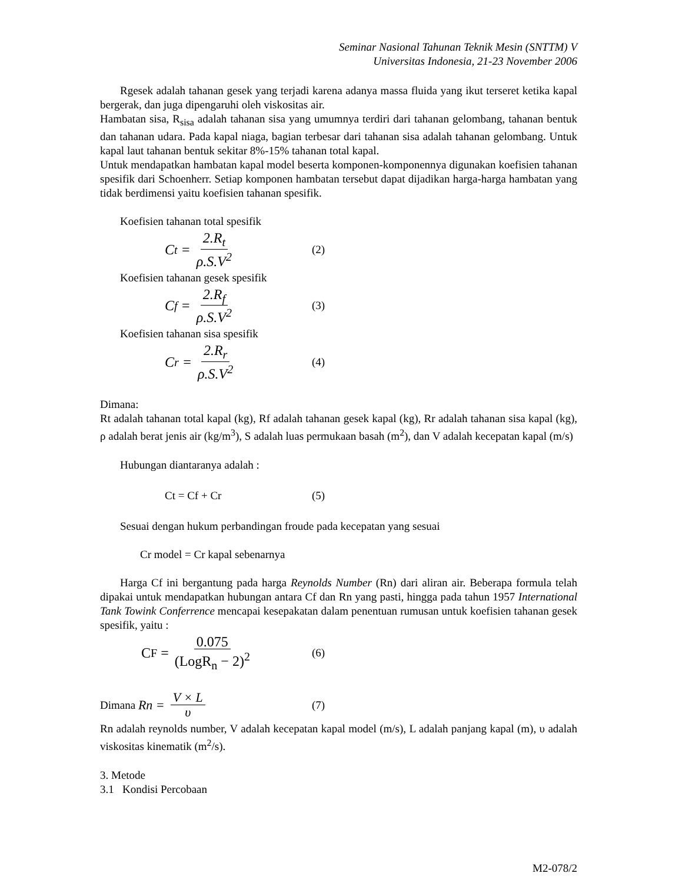Seminar Nasional Tahunan Teknik Mesin (SNTTM) V
Universitas Indonesia, 21-23 November 2006
Rgesek adalah tahanan gesek yang terjadi karena adanya massa fluida yang ikut terseret ketika kapal bergerak, dan juga dipengaruhi oleh viskositas air.
Hambatan sisa, R<sub>sisa</sub> adalah tahanan sisa yang umumnya terdiri dari tahanan gelombang, tahanan bentuk dan tahanan udara. Pada kapal niaga, bagian terbesar dari tahanan sisa adalah tahanan gelombang. Untuk kapal laut tahanan bentuk sekitar 8%-15% tahanan total kapal.
Untuk mendapatkan hambatan kapal model beserta komponen-komponennya digunakan koefisien tahanan spesifik dari Schoenherr. Setiap komponen hambatan tersebut dapat dijadikan harga-harga hambatan yang tidak berdimensi yaitu koefisien tahanan spesifik.
Koefisien tahanan total spesifik
C<sub>t</sub> = 2.R<sub>t</sub> ρ.S.V<sup>2</sup>
(2)
Koefisien tahanan gesek spesifik
C<sub>f</sub> = 2.R<sub>f</sub> ρ.S.V<sup>2</sup>
(3)
Koefisien tahanan sisa spesifik
C<sub>r</sub> = 2.R<sub>r</sub> ρ.S.V<sup>2</sup>
(4)
Dimana:
Rt adalah tahanan total kapal (kg), Rf adalah tahanan gesek kapal (kg), Rr adalah tahanan sisa kapal (kg), ρ adalah berat jenis air (kg/m<sup>3</sup>), S adalah luas permukaan basah (m<sup>2</sup>), dan V adalah kecepatan kapal (m/s)
Hubungan diantaranya adalah :
Ct = Cf + Cr (5)
Sesuai dengan hukum perbandingan froude pada kecepatan yang sesuai
Cr model = Cr kapal sebenarnya
Harga Cf ini bergantung pada harga Reynolds Number (Rn) dari aliran air. Beberapa formula telah dipakai untuk mendapatkan hubungan antara Cf dan Rn yang pasti, hingga pada tahun 1957 International Tank Towink Conferrence mencapai kesepakatan dalam penentuan rumusan untuk koefisien tahanan gesek spesifik, yaitu :
C<sub>F</sub> = 0.075 (LogR<sub>n</sub> − 2)<sup>2</sup>
(6)
Dimana Rn = V × L υ
(7)
Rn adalah reynolds number, V adalah kecepatan kapal model (m/s), L adalah panjang kapal (m), υ adalah viskositas kinematik (m<sup>2</sup>/s).
3. Metode
3.1 Kondisi Percobaan
M2-078/2